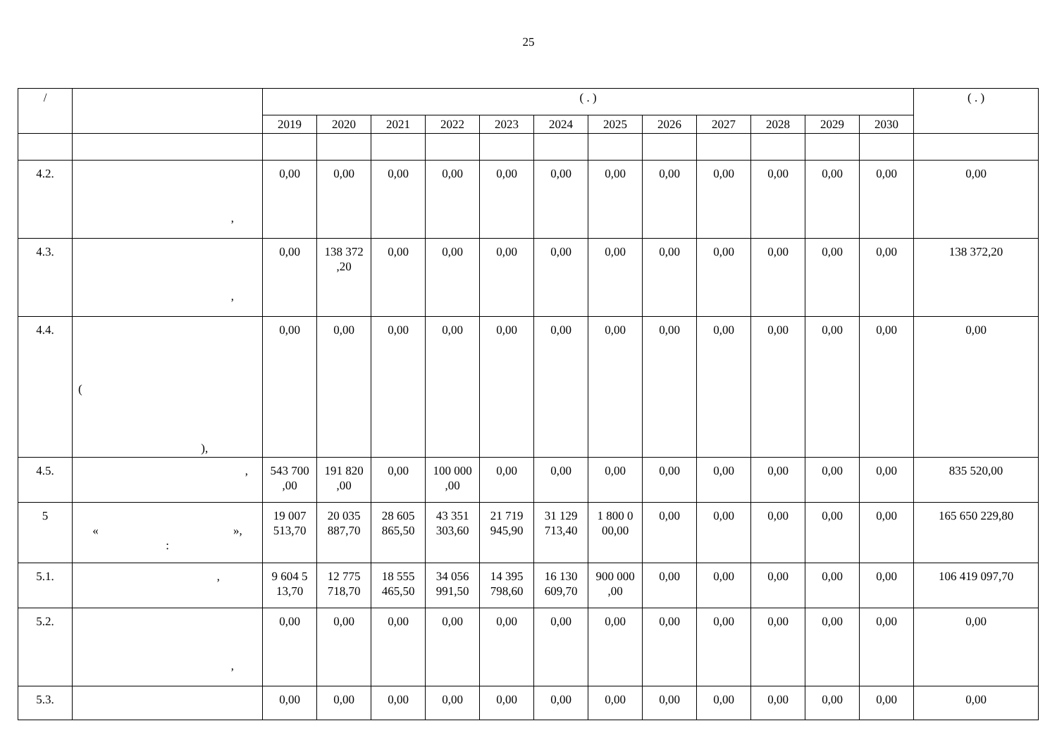25
| / | | ( . ) | | | | | | | | | | | | ( . ) |
| --- | --- | --- | --- | --- | --- | --- | --- | --- | --- | --- | --- | --- | --- | --- |
| | | 2019 | 2020 | 2021 | 2022 | 2023 | 2024 | 2025 | 2026 | 2027 | 2028 | 2029 | 2030 | |
| 4.2. | , | 0,00 | 0,00 | 0,00 | 0,00 | 0,00 | 0,00 | 0,00 | 0,00 | 0,00 | 0,00 | 0,00 | 0,00 | 0,00 |
| 4.3. | , | 0,00 | 138 372 ,20 | 0,00 | 0,00 | 0,00 | 0,00 | 0,00 | 0,00 | 0,00 | 0,00 | 0,00 | 0,00 | 138 372,20 |
| 4.4. | ( ), | 0,00 | 0,00 | 0,00 | 0,00 | 0,00 | 0,00 | 0,00 | 0,00 | 0,00 | 0,00 | 0,00 | 0,00 | 0,00 |
| 4.5. | , | 543 700 ,00 | 191 820 ,00 | 0,00 | 100 000 ,00 | 0,00 | 0,00 | 0,00 | 0,00 | 0,00 | 0,00 | 0,00 | 0,00 | 835 520,00 |
| 5 | « », : | 19 007 513,70 | 20 035 887,70 | 28 605 865,50 | 43 351 303,60 | 21 719 945,90 | 31 129 713,40 | 1 800 0 00,00 | 0,00 | 0,00 | 0,00 | 0,00 | 0,00 | 165 650 229,80 |
| 5.1. | , | 9 604 5 13,70 | 12 775 718,70 | 18 555 465,50 | 34 056 991,50 | 14 395 798,60 | 16 130 609,70 | 900 000 ,00 | 0,00 | 0,00 | 0,00 | 0,00 | 0,00 | 106 419 097,70 |
| 5.2. | , | 0,00 | 0,00 | 0,00 | 0,00 | 0,00 | 0,00 | 0,00 | 0,00 | 0,00 | 0,00 | 0,00 | 0,00 | 0,00 |
| 5.3. | | 0,00 | 0,00 | 0,00 | 0,00 | 0,00 | 0,00 | 0,00 | 0,00 | 0,00 | 0,00 | 0,00 | 0,00 | 0,00 |